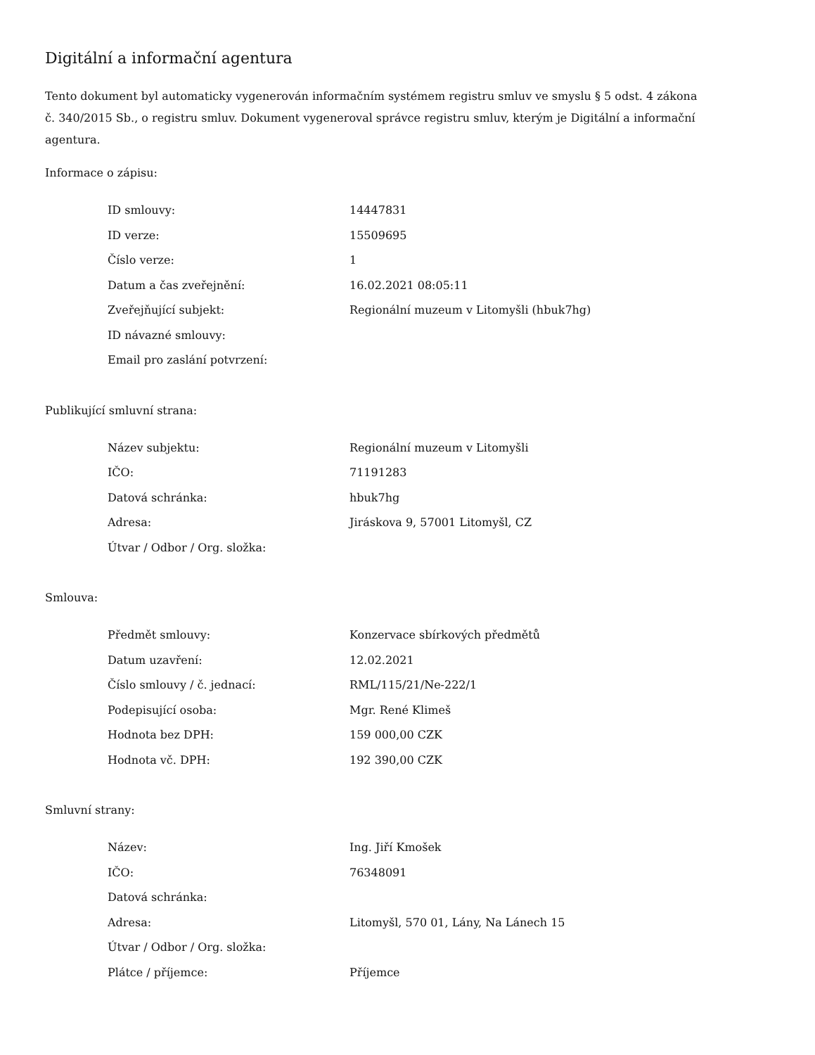Digitální a informační agentura
Tento dokument byl automaticky vygenerován informačním systémem registru smluv ve smyslu § 5 odst. 4 zákona
č. 340/2015 Sb., o registru smluv. Dokument vygeneroval správce registru smluv, kterým je Digitální a informační agentura.
Informace o zápisu:
| ID smlouvy: | 14447831 |
| ID verze: | 15509695 |
| Číslo verze: | 1 |
| Datum a čas zveřejnění: | 16.02.2021 08:05:11 |
| Zveřejňující subjekt: | Regionální muzeum v Litomyšli (hbuk7hg) |
| ID návazné smlouvy: | |
| Email pro zaslání potvrzení: | |
Publikující smluvní strana:
| Název subjektu: | Regionální muzeum v Litomyšli |
| IČO: | 71191283 |
| Datová schránka: | hbuk7hg |
| Adresa: | Jiráskova 9, 57001 Litomyšl, CZ |
| Útvar / Odbor / Org. složka: | |
Smlouva:
| Předmět smlouvy: | Konzervace sbírkových předmětů |
| Datum uzavření: | 12.02.2021 |
| Číslo smlouvy / č. jednací: | RML/115/21/Ne-222/1 |
| Podepisující osoba: | Mgr. René Klimeš |
| Hodnota bez DPH: | 159 000,00 CZK |
| Hodnota vč. DPH: | 192 390,00 CZK |
Smluvní strany:
| Název: | Ing. Jiří Kmošek |
| IČO: | 76348091 |
| Datová schránka: | |
| Adresa: | Litomyšl, 570 01, Lány, Na Lánech 15 |
| Útvar / Odbor / Org. složka: | |
| Plátce / příjemce: | Příjemce |